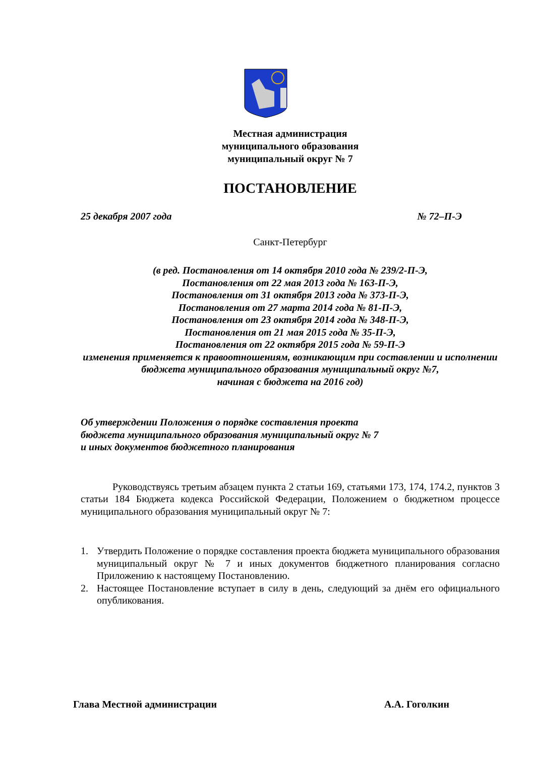Местная администрация
муниципального образования
муниципальный округ № 7
ПОСТАНОВЛЕНИЕ
25 декабря 2007 года № 72–П-Э
Санкт-Петербург
(в ред. Постановления от 14 октября 2010 года № 239/2-П-Э,
Постановления от 22 мая 2013 года № 163-П-Э,
Постановления от 31 октября 2013 года № 373-П-Э,
Постановления от 27 марта 2014 года № 81-П-Э,
Постановления от 23 октября 2014 года № 348-П-Э,
Постановления от 21 мая 2015 года № 35-П-Э,
Постановления от 22 октября 2015 года № 59-П-Э
изменения применяется к правоотношениям, возникающим при составлении и исполнении бюджета муниципального образования муниципальный округ №7,
начиная с бюджета на 2016 год)
Об утверждении Положения о порядке составления проекта
бюджета муниципального образования муниципальный округ № 7
и иных документов бюджетного планирования
Руководствуясь третьим абзацем пункта 2 статьи 169, статьями 173, 174, 174.2, пунктов 3 статьи 184 Бюджета кодекса Российской Федерации, Положением о бюджетном процессе муниципального образования муниципальный округ № 7:
1. Утвердить Положение о порядке составления проекта бюджета муниципального образования муниципальный округ № 7 и иных документов бюджетного планирования согласно Приложению к настоящему Постановлению.
2. Настоящее Постановление вступает в силу в день, следующий за днём его официального опубликования.
Глава Местной администрации А.А. Гоголкин